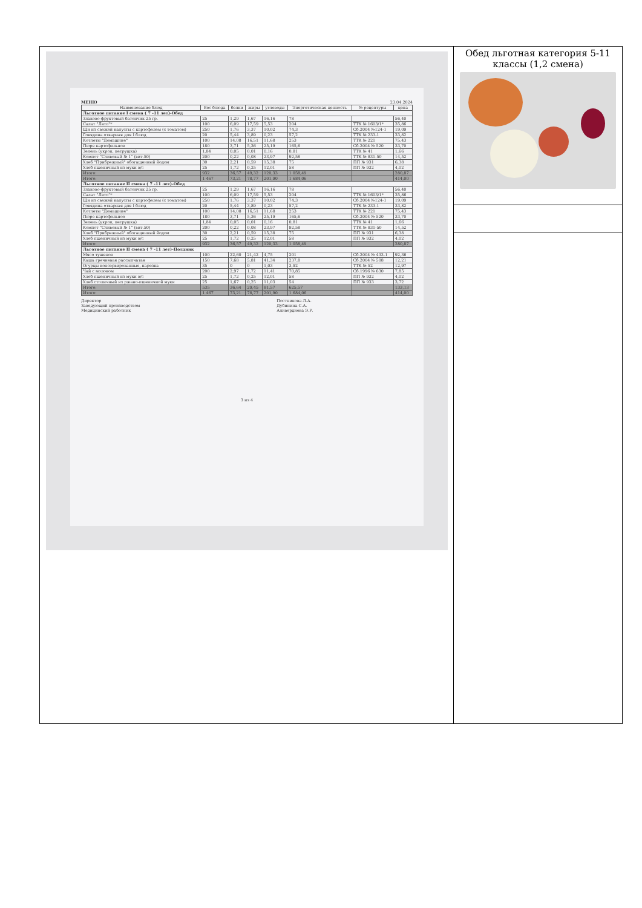МЕНЮ 23.04.2024
| Наименование блюд | Вес блюда | белки | жиры | углеводы | Энергетическая ценность | № рецептуры | цена |
| --- | --- | --- | --- | --- | --- | --- | --- |
| Льготное питание I смена ( 7 -11 лет)-Обед | | | | | | | |
| Злаково-фруктовый батончик 25 гр. | 25 | 1,29 | 1,67 | 16,16 | 78 | | 56,40 |
| Салат "Лето"* | 100 | 6,09 | 17,59 | 5,53 | 204 | ТТК № 1603/1* | 35,86 |
| Щи из свежей капусты с картофелем (с томатом) | 250 | 1,76 | 3,37 | 10,02 | 74,3 | Сб.2004 №124-1 | 19,09 |
| Говядина отварная для I блюд | 20 | 5,44 | 3,89 | 0,23 | 57,2 | ТТК № 233-1 | 33,82 |
| Котлеты "Домашние" | 100 | 14,08 | 16,51 | 11,68 | 253 | ТТК № 221 | 75,43 |
| Пюре картофельное | 180 | 3,71 | 5,36 | 25,19 | 165,6 | Сб.2004 № 520 | 33,70 |
| Зелень (укроп, петрушка) | 1,84 | 0,05 | 0,01 | 0,16 | 0,81 | ТТК № 41 | 1,66 |
| Компот "Сливовый № 1" (вит.50) | 200 | 0,22 | 0,08 | 23,97 | 92,58 | ТТК № 831-50 | 14,52 |
| Хлеб "Прибрежный" обогащенный йодом | 30 | 2,21 | 0,59 | 15,38 | 75 | ПП № 931 | 6,38 |
| Хлеб пшеничный из муки в/с | 25 | 1,72 | 0,25 | 12,01 | 58 | ПП № 932 | 4,02 |
| Итого: | 932 | 36,57 | 49,32 | 120,33 | 1 058,49 | | 280,87 |
| Итого: | 1 467 | 73,21 | 78,77 | 201,90 | 1 684,06 | | 414,00 |
| Льготное питание II смена ( 7 -11 лет)-Обед | | | | | | | |
| Злаково-фруктовый батончик 25 гр. | 25 | 1,29 | 1,67 | 16,16 | 78 | | 56,40 |
| Салат "Лето"* | 100 | 6,09 | 17,59 | 5,53 | 204 | ТТК № 1603/1* | 35,86 |
| Щи из свежей капусты с картофелем (с томатом) | 250 | 1,76 | 3,37 | 10,02 | 74,3 | Сб.2004 №124-1 | 19,09 |
| Говядина отварная для I блюд | 20 | 5,44 | 3,89 | 0,23 | 57,2 | ТТК № 233-1 | 33,82 |
| Котлеты "Домашние" | 100 | 14,08 | 16,51 | 11,68 | 253 | ТТК № 221 | 75,43 |
| Пюре картофельное | 180 | 3,71 | 5,36 | 25,19 | 165,6 | Сб.2004 № 520 | 33,70 |
| Зелень (укроп, петрушка) | 1,84 | 0,05 | 0,01 | 0,16 | 0,81 | ТТК № 41 | 1,66 |
| Компот "Сливовый № 1" (вит.50) | 200 | 0,22 | 0,08 | 23,97 | 92,58 | ТТК № 831-50 | 14,52 |
| Хлеб "Прибрежный" обогащенный йодом | 30 | 2,21 | 0,59 | 15,38 | 75 | ПП № 931 | 6,38 |
| Хлеб пшеничный из муки в/с | 25 | 1,72 | 0,25 | 12,01 | 58 | ПП № 932 | 4,02 |
| Итого: | 932 | 36,57 | 49,32 | 120,33 | 1 058,49 | | 280,87 |
| Льготное питание II смена ( 7 -11 лет)-Полдник | | | | | | | |
| Мясо тушеное | 100 | 22,60 | 21,42 | 4,75 | 201 | Сб.2004 № 433-1 | 92,36 |
| Каша гречневая рассыпчатая | 150 | 7,68 | 5,81 | 41,34 | 237,8 | Сб.2004 № 508 | 12,21 |
| Огурцы консервированные, нарезка | 35 | 0 | 0 | 1,03 | 3,92 | ТТК № 52 | 12,97 |
| Чай с молоком | 200 | 2,97 | 1,72 | 11,41 | 70,85 | Сб.1996 № 630 | 7,85 |
| Хлеб пшеничный из муки в/с | 25 | 1,72 | 0,25 | 12,01 | 58 | ПП № 932 | 4,02 |
| Хлеб столичный из ржано-пшеничной муки | 25 | 1,67 | 0,25 | 11,03 | 54 | ПП № 933 | 3,72 |
| Итого: | 535 | 36,64 | 29,45 | 81,57 | 625,57 | | 133,13 |
| Итого: | 1 467 | 73,21 | 78,77 | 201,90 | 1 684,06 | | 414,00 |
Директор
Заведующий производством
Медицинский работник
Постникова Л.А.
Дубинина С.А.
Аливердиева Э.Р.
3 из 4
Обед льготная категория 5-11 классы (1,2 смена)